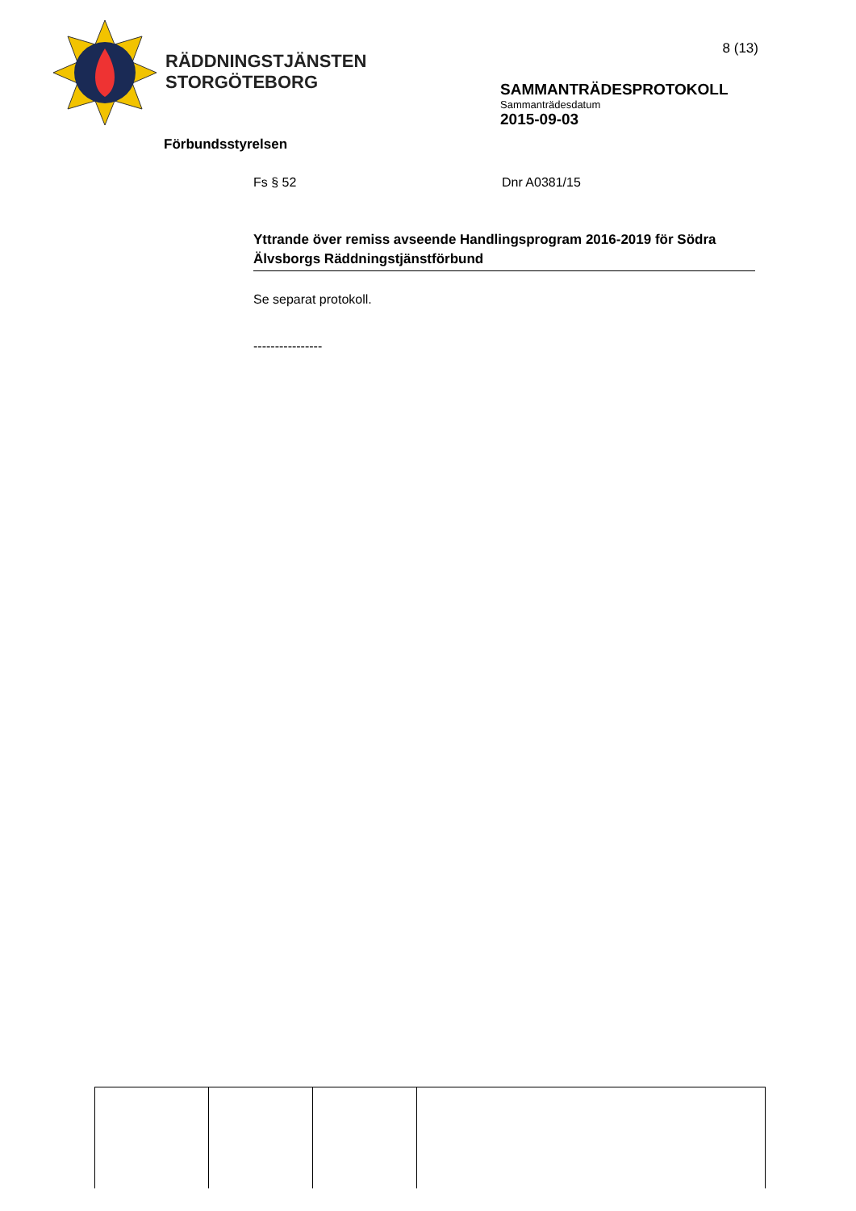RÄDDNINGSTJÄNSTEN
STORGÖTEBORG
8 (13)
SAMMANTRÄDESPROTOKOLL
Sammanträdesdatum
2015-09-03
Förbundsstyrelsen
Fs § 52 Dnr A0381/15
Yttrande över remiss avseende Handlingsprogram 2016-2019 för Södra Älvsborgs Räddningstjänstförbund
Se separat protokoll.
----------------